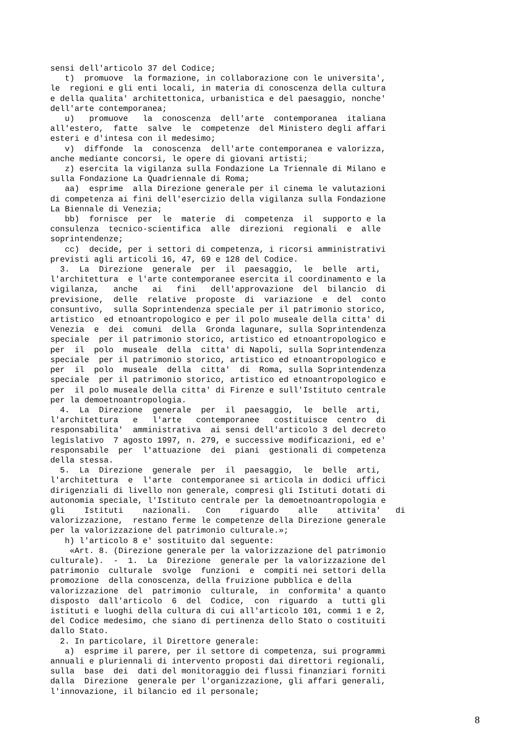sensi dell'articolo 37 del Codice;
   t)  promuove  la formazione, in collaborazione con le universita',
le  regioni e gli enti locali, in materia di conoscenza della cultura
e della qualita' architettonica, urbanistica e del paesaggio, nonche'
dell'arte contemporanea;
   u)   promuove   la  conoscenza  dell'arte  contemporanea  italiana
all'estero,  fatte  salve  le  competenze  del Ministero degli affari
esteri e d'intesa con il medesimo;
   v)  diffonde  la  conoscenza  dell'arte contemporanea e valorizza,
anche mediante concorsi, le opere di giovani artisti;
   z) esercita la vigilanza sulla Fondazione La Triennale di Milano e
sulla Fondazione La Quadriennale di Roma;
   aa)  esprime  alla Direzione generale per il cinema le valutazioni
di competenza ai fini dell'esercizio della vigilanza sulla Fondazione
La Biennale di Venezia;
   bb)  fornisce  per  le  materie  di  competenza  il  supporto e la
consulenza  tecnico-scientifica  alle  direzioni  regionali  e  alle
soprintendenze;
   cc)  decide, per i settori di competenza, i ricorsi amministrativi
previsti agli articoli 16, 47, 69 e 128 del Codice.
  3.  La  Direzione  generale  per  il  paesaggio,  le  belle  arti,
l'architettura  e l'arte contemporanee esercita il coordinamento e la
vigilanza,   anche   ai   fini   dell'approvazione  del  bilancio  di
previsione,  delle  relative  proposte  di  variazione  e  del  conto
consuntivo,  sulla Soprintendenza speciale per il patrimonio storico,
artistico  ed etnoantropologico e per il polo museale della citta' di
Venezia  e  dei  comuni  della  Gronda lagunare, sulla Soprintendenza
speciale  per il patrimonio storico, artistico ed etnoantropologico e
per  il  polo  museale  della  citta' di Napoli, sulla Soprintendenza
speciale  per il patrimonio storico, artistico ed etnoantropologico e
per  il  polo  museale  della  citta'  di  Roma, sulla Soprintendenza
speciale  per il patrimonio storico, artistico ed etnoantropologico e
per  il polo museale della citta' di Firenze e sull'Istituto centrale
per la demoetnoantropologia.
  4.  La  Direzione  generale  per  il  paesaggio,  le  belle  arti,
l'architettura   e   l'arte   contemporanee   costituisce  centro  di
responsabilita'  amministrativa  ai sensi dell'articolo 3 del decreto
legislativo  7 agosto 1997, n. 279, e successive modificazioni, ed e'
responsabile  per  l'attuazione  dei  piani  gestionali di competenza
della stessa.
  5.  La  Direzione  generale  per  il  paesaggio,  le  belle  arti,
l'architettura  e  l'arte  contemporanee si articola in dodici uffici
dirigenziali di livello non generale, compresi gli Istituti dotati di
autonomia speciale, l'Istituto centrale per la demoetnoantropologia e
gli    Istituti    nazionali.   Con    riguardo    alle    attivita'   di
valorizzazione,  restano ferme le competenze della Direzione generale
per la valorizzazione del patrimonio culturale.»;
   h) l'articolo 8 e' sostituito dal seguente:
    «Art. 8. (Direzione generale per la valorizzazione del patrimonio
culturale).  -  1.  La  Direzione  generale per la valorizzazione del
patrimonio  culturale  svolge  funzioni  e  compiti nei settori della
promozione  della conoscenza, della fruizione pubblica e della
valorizzazione  del  patrimonio  culturale,  in  conformita' a quanto
disposto  dall'articolo  6  del  Codice,  con  riguardo  a  tutti gli
istituti e luoghi della cultura di cui all'articolo 101, commi 1 e 2,
del Codice medesimo, che siano di pertinenza dello Stato o costituiti
dallo Stato.
  2. In particolare, il Direttore generale:
   a)  esprime il parere, per il settore di competenza, sui programmi
annuali e pluriennali di intervento proposti dai direttori regionali,
sulla  base  dei  dati del monitoraggio dei flussi finanziari forniti
dalla  Direzione  generale per l'organizzazione, gli affari generali,
l'innovazione, il bilancio ed il personale;
8